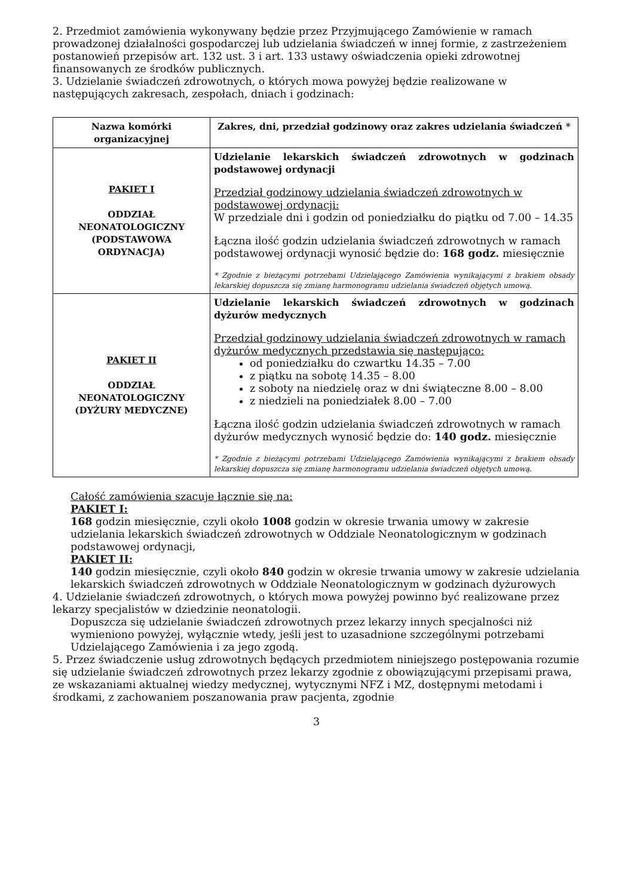2. Przedmiot zamówienia wykonywany będzie przez Przyjmującego Zamówienie w ramach prowadzonej działalności gospodarczej lub udzielania świadczeń w innej formie, z zastrzeżeniem postanowień przepisów art. 132 ust. 3 i art. 133 ustawy oświadczenia opieki zdrowotnej finansowanych ze środków publicznych.
3. Udzielanie świadczeń zdrowotnych, o których mowa powyżej będzie realizowane w następujących zakresach, zespołach, dniach i godzinach:
| Nazwa komórki organizacyjnej | Zakres, dni, przedział godzinowy oraz zakres udzielania świadczeń * |
| --- | --- |
| PAKIET I ODDZIAŁ NEONATOLOGICZNY (PODSTAWOWA ORDYNACJA) | Udzielanie lekarskich świadczeń zdrowotnych w godzinach podstawowej ordynacji Przedział godzinowy udzielania świadczeń zdrowotnych w podstawowej ordynacji: W przedziale dni i godzin od poniedziałku do piątku od 7.00 – 14.35 Łączna ilość godzin udzielania świadczeń zdrowotnych w ramach podstawowej ordynacji wynosić będzie do: 168 godz. miesięcznie * Zgodnie z bieżącymi potrzebami Udzielającego Zamówienia wynikającymi z brakiem obsady lekarskiej dopuszcza się zmianę harmonogramu udzielania świadczeń objętych umową. |
| PAKIET II ODDZIAŁ NEONATOLOGICZNY (DYŻURY MEDYCZNE) | Udzielanie lekarskich świadczeń zdrowotnych w godzinach dyżurów medycznych Przedział godzinowy udzielania świadczeń zdrowotnych w ramach dyżurów medycznych przedstawia się następująco: od poniedziałku do czwartku 14.35 – 7.00 z piątku na sobotę 14.35 – 8.00 z soboty na niedzielę oraz w dni świąteczne 8.00 – 8.00 z niedzieli na poniedziałek 8.00 – 7.00 Łączna ilość godzin udzielania świadczeń zdrowotnych w ramach dyżurów medycznych wynosić będzie do: 140 godz. miesięcznie * Zgodnie z bieżącymi potrzebami Udzielającego Zamówienia wynikającymi z brakiem obsady lekarskiej dopuszcza się zmianę harmonogramu udzielania świadczeń objętych umową. |
Całość zamówienia szacuje łącznie się na:
PAKIET I:
168 godzin miesięcznie, czyli około 1008 godzin w okresie trwania umowy w zakresie udzielania lekarskich świadczeń zdrowotnych w Oddziale Neonatologicznym w godzinach podstawowej ordynacji,
PAKIET II:
140 godzin miesięcznie, czyli około 840 godzin w okresie trwania umowy w zakresie udzielania lekarskich świadczeń zdrowotnych w Oddziale Neonatologicznym w godzinach dyżurowych
4. Udzielanie świadczeń zdrowotnych, o których mowa powyżej powinno być realizowane przez lekarzy specjalistów w dziedzinie neonatologii.
Dopuszcza się udzielanie świadczeń zdrowotnych przez lekarzy innych specjalności niż wymieniono powyżej, wyłącznie wtedy, jeśli jest to uzasadnione szczególnymi potrzebami Udzielającego Zamówienia i za jego zgodą.
5. Przez świadczenie usług zdrowotnych będących przedmiotem niniejszego postępowania rozumie się udzielanie świadczeń zdrowotnych przez lekarzy zgodnie z obowiązującymi przepisami prawa, ze wskazaniami aktualnej wiedzy medycznej, wytycznymi NFZ i MZ, dostępnymi metodami i środkami, z zachowaniem poszanowania praw pacjenta, zgodnie
3